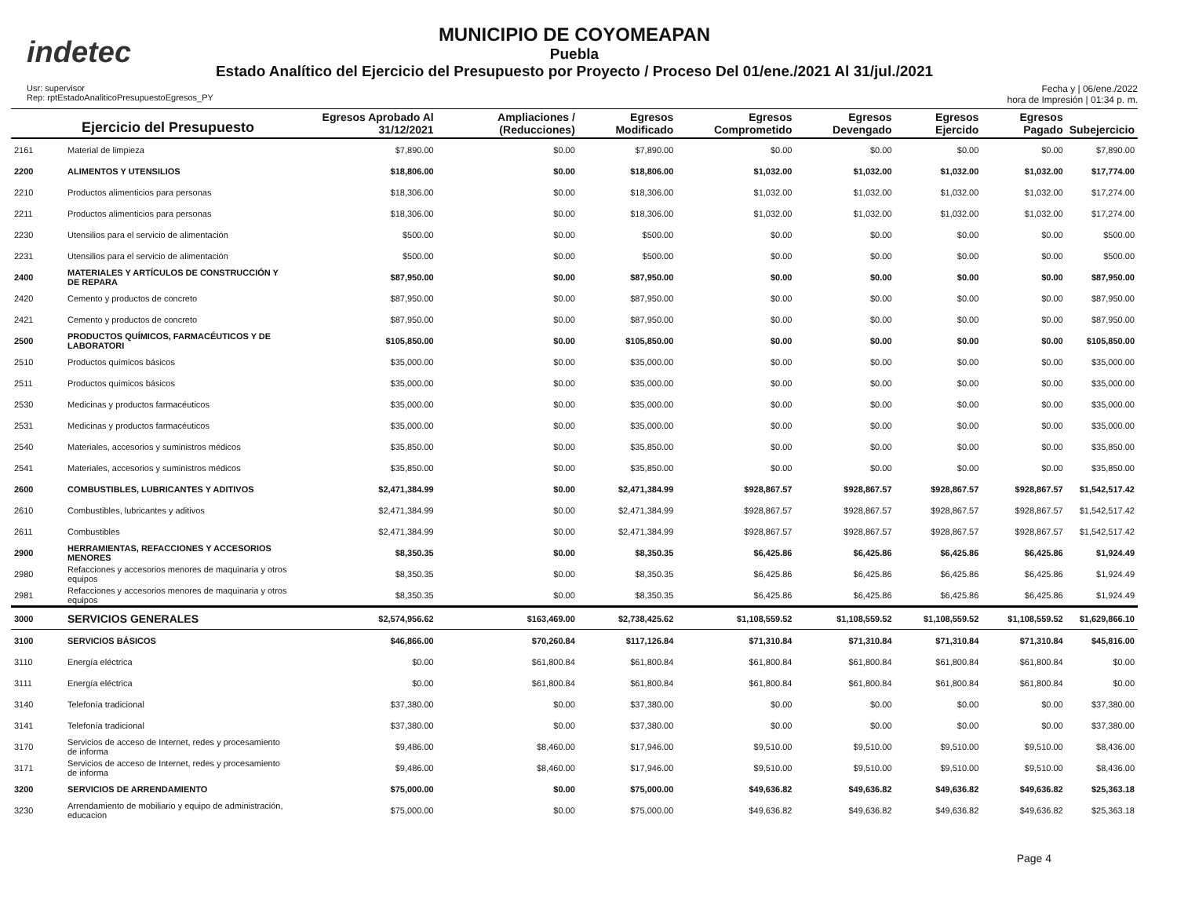indetec
MUNICIPIO DE COYOMEAPAN
Puebla
Estado Analítico del Ejercicio del Presupuesto por Proyecto / Proceso Del 01/ene./2021 Al 31/jul./2021
Usr: supervisor
Rep: rptEstadoAnaliticoPresupuestoEgresos_PY
Fecha y | 06/ene./2022
hora de Impresión | 01:34 p. m.
| Ejercicio del Presupuesto | | Egresos Aprobado Al 31/12/2021 | Ampliaciones / (Reducciones) | Egresos Modificado | Egresos Comprometido | Egresos Devengado | Egresos Ejercido | Egresos Pagado | Subejercicio |
| --- | --- | --- | --- | --- | --- | --- | --- | --- | --- |
| 2161 | Material de limpieza | $7,890.00 | $0.00 | $7,890.00 | $0.00 | $0.00 | $0.00 | $0.00 | $7,890.00 |
| 2200 | ALIMENTOS Y UTENSILIOS | $18,806.00 | $0.00 | $18,806.00 | $1,032.00 | $1,032.00 | $1,032.00 | $1,032.00 | $17,774.00 |
| 2210 | Productos alimenticios para personas | $18,306.00 | $0.00 | $18,306.00 | $1,032.00 | $1,032.00 | $1,032.00 | $1,032.00 | $17,274.00 |
| 2211 | Productos alimenticios para personas | $18,306.00 | $0.00 | $18,306.00 | $1,032.00 | $1,032.00 | $1,032.00 | $1,032.00 | $17,274.00 |
| 2230 | Utensilios para el servicio de alimentación | $500.00 | $0.00 | $500.00 | $0.00 | $0.00 | $0.00 | $0.00 | $500.00 |
| 2231 | Utensilios para el servicio de alimentación | $500.00 | $0.00 | $500.00 | $0.00 | $0.00 | $0.00 | $0.00 | $500.00 |
| 2400 | MATERIALES Y ARTÍCULOS DE CONSTRUCCIÓN Y DE REPARA | $87,950.00 | $0.00 | $87,950.00 | $0.00 | $0.00 | $0.00 | $0.00 | $87,950.00 |
| 2420 | Cemento y productos de concreto | $87,950.00 | $0.00 | $87,950.00 | $0.00 | $0.00 | $0.00 | $0.00 | $87,950.00 |
| 2421 | Cemento y productos de concreto | $87,950.00 | $0.00 | $87,950.00 | $0.00 | $0.00 | $0.00 | $0.00 | $87,950.00 |
| 2500 | PRODUCTOS QUÍMICOS, FARMACÉUTICOS Y DE LABORATORI | $105,850.00 | $0.00 | $105,850.00 | $0.00 | $0.00 | $0.00 | $0.00 | $105,850.00 |
| 2510 | Productos químicos básicos | $35,000.00 | $0.00 | $35,000.00 | $0.00 | $0.00 | $0.00 | $0.00 | $35,000.00 |
| 2511 | Productos químicos básicos | $35,000.00 | $0.00 | $35,000.00 | $0.00 | $0.00 | $0.00 | $0.00 | $35,000.00 |
| 2530 | Medicinas y productos farmacéuticos | $35,000.00 | $0.00 | $35,000.00 | $0.00 | $0.00 | $0.00 | $0.00 | $35,000.00 |
| 2531 | Medicinas y productos farmacéuticos | $35,000.00 | $0.00 | $35,000.00 | $0.00 | $0.00 | $0.00 | $0.00 | $35,000.00 |
| 2540 | Materiales, accesorios y suministros médicos | $35,850.00 | $0.00 | $35,850.00 | $0.00 | $0.00 | $0.00 | $0.00 | $35,850.00 |
| 2541 | Materiales, accesorios y suministros médicos | $35,850.00 | $0.00 | $35,850.00 | $0.00 | $0.00 | $0.00 | $0.00 | $35,850.00 |
| 2600 | COMBUSTIBLES, LUBRICANTES Y ADITIVOS | $2,471,384.99 | $0.00 | $2,471,384.99 | $928,867.57 | $928,867.57 | $928,867.57 | $928,867.57 | $1,542,517.42 |
| 2610 | Combustibles, lubricantes y aditivos | $2,471,384.99 | $0.00 | $2,471,384.99 | $928,867.57 | $928,867.57 | $928,867.57 | $928,867.57 | $1,542,517.42 |
| 2611 | Combustibles | $2,471,384.99 | $0.00 | $2,471,384.99 | $928,867.57 | $928,867.57 | $928,867.57 | $928,867.57 | $1,542,517.42 |
| 2900 | HERRAMIENTAS, REFACCIONES Y ACCESORIOS MENORES | $8,350.35 | $0.00 | $8,350.35 | $6,425.86 | $6,425.86 | $6,425.86 | $6,425.86 | $1,924.49 |
| 2980 | Refacciones y accesorios menores de maquinaria y otros equipos | $8,350.35 | $0.00 | $8,350.35 | $6,425.86 | $6,425.86 | $6,425.86 | $6,425.86 | $1,924.49 |
| 2981 | Refacciones y accesorios menores de maquinaria y otros equipos | $8,350.35 | $0.00 | $8,350.35 | $6,425.86 | $6,425.86 | $6,425.86 | $6,425.86 | $1,924.49 |
| 3000 | SERVICIOS GENERALES | $2,574,956.62 | $163,469.00 | $2,738,425.62 | $1,108,559.52 | $1,108,559.52 | $1,108,559.52 | $1,108,559.52 | $1,629,866.10 |
| 3100 | SERVICIOS BÁSICOS | $46,866.00 | $70,260.84 | $117,126.84 | $71,310.84 | $71,310.84 | $71,310.84 | $71,310.84 | $45,816.00 |
| 3110 | Energía eléctrica | $0.00 | $61,800.84 | $61,800.84 | $61,800.84 | $61,800.84 | $61,800.84 | $61,800.84 | $0.00 |
| 3111 | Energía eléctrica | $0.00 | $61,800.84 | $61,800.84 | $61,800.84 | $61,800.84 | $61,800.84 | $61,800.84 | $0.00 |
| 3140 | Telefonía tradicional | $37,380.00 | $0.00 | $37,380.00 | $0.00 | $0.00 | $0.00 | $0.00 | $37,380.00 |
| 3141 | Telefonía tradicional | $37,380.00 | $0.00 | $37,380.00 | $0.00 | $0.00 | $0.00 | $0.00 | $37,380.00 |
| 3170 | Servicios de acceso de Internet, redes y procesamiento de informa | $9,486.00 | $8,460.00 | $17,946.00 | $9,510.00 | $9,510.00 | $9,510.00 | $9,510.00 | $8,436.00 |
| 3171 | Servicios de acceso de Internet, redes y procesamiento de informa | $9,486.00 | $8,460.00 | $17,946.00 | $9,510.00 | $9,510.00 | $9,510.00 | $9,510.00 | $8,436.00 |
| 3200 | SERVICIOS DE ARRENDAMIENTO | $75,000.00 | $0.00 | $75,000.00 | $49,636.82 | $49,636.82 | $49,636.82 | $49,636.82 | $25,363.18 |
| 3230 | Arrendamiento de mobiliario y equipo de administración, educacion | $75,000.00 | $0.00 | $75,000.00 | $49,636.82 | $49,636.82 | $49,636.82 | $49,636.82 | $25,363.18 |
Page 4